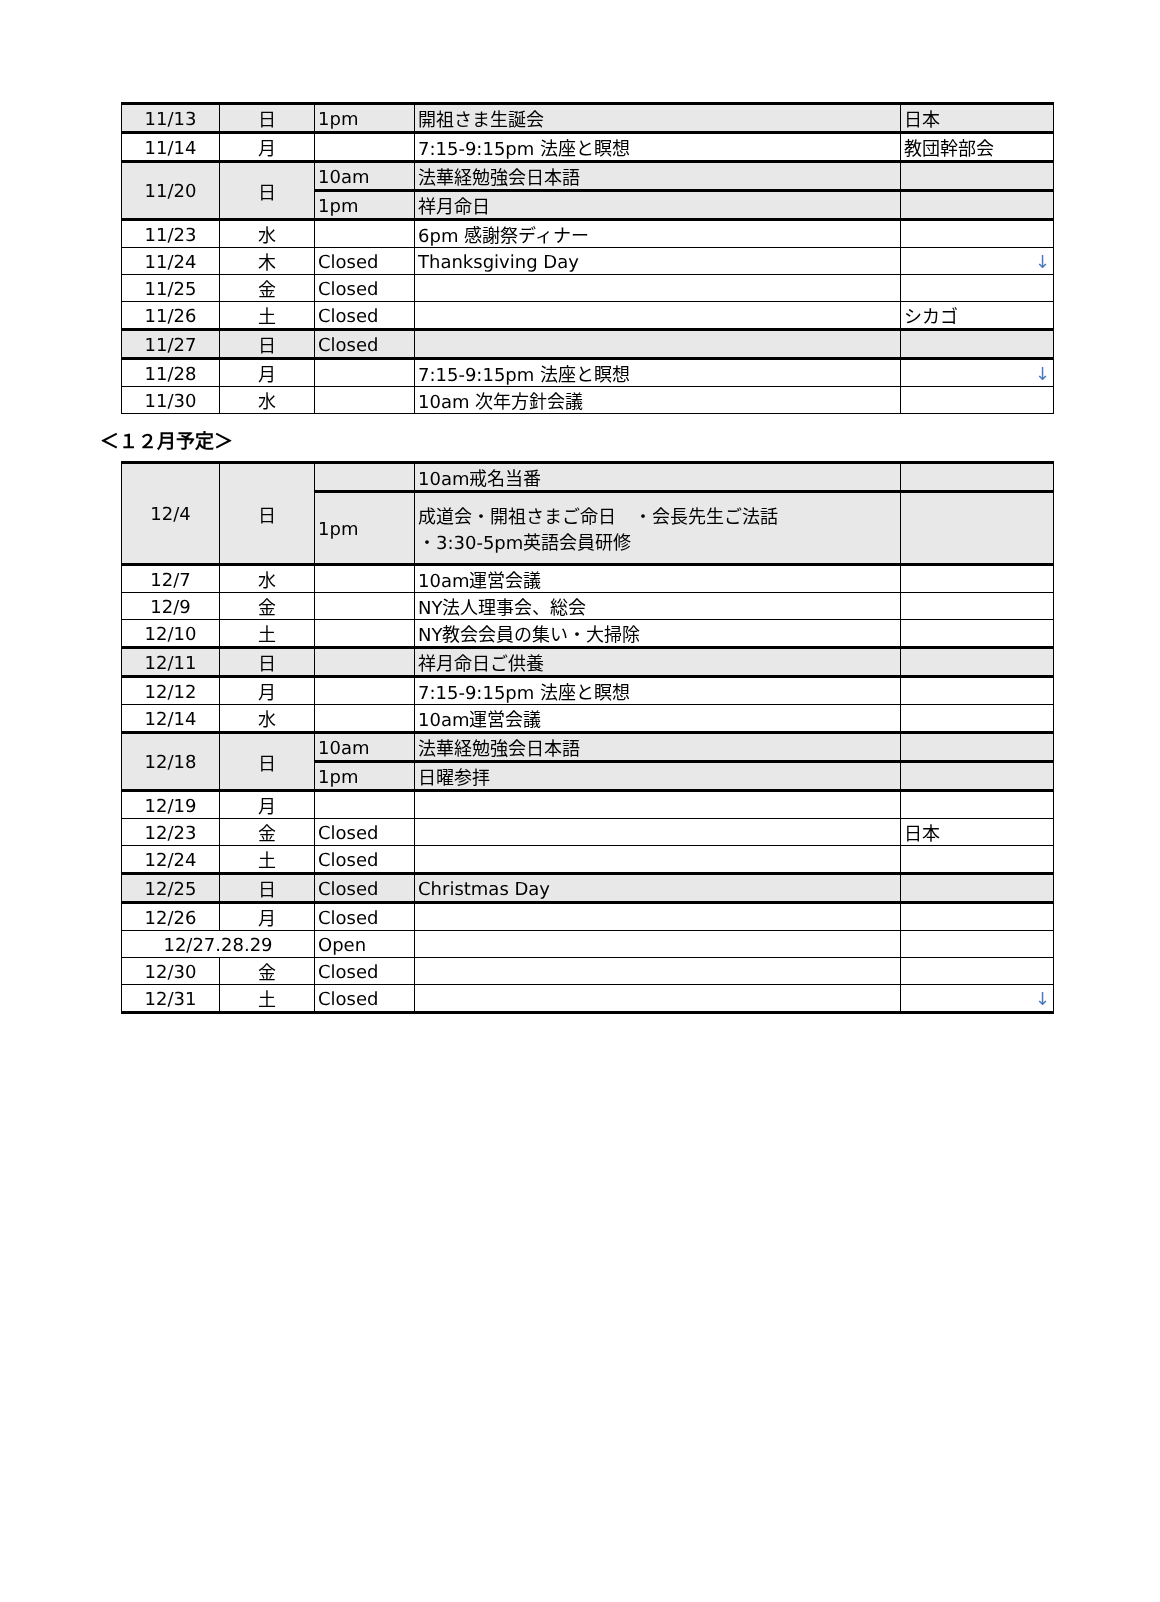| 11/13 | 日 | 1pm | 開祖さま生誕会 | 日本 |
| 11/14 | 月 | | 7:15-9:15pm 法座と瞑想 | 教団幹部会 |
| 11/20 | 日 | 10am | 法華経勉強会日本語 | |
| | | 1pm | 祥月命日 | |
| 11/23 | 水 | | 6pm 感謝祭ディナー | |
| 11/24 | 木 | Closed | Thanksgiving Day | ↓ |
| 11/25 | 金 | Closed | | |
| 11/26 | 土 | Closed | | シカゴ |
| 11/27 | 日 | Closed | | |
| 11/28 | 月 | | 7:15-9:15pm 法座と瞑想 | ↓ |
| 11/30 | 水 | | 10am 次年方針会議 | |
＜１２月予定＞
| 12/4 | 日 | | 10am戒名当番 | |
| | | 1pm | 成道会・開祖さまご命日 ・会長先生ご法話 ・3:30-5pm英語会員研修 | |
| 12/7 | 水 | | 10am運営会議 | |
| 12/9 | 金 | | NY法人理事会、総会 | |
| 12/10 | 土 | | NY教会会員の集い・大掃除 | |
| 12/11 | 日 | | 祥月命日ご供養 | |
| 12/12 | 月 | | 7:15-9:15pm 法座と瞑想 | |
| 12/14 | 水 | | 10am運営会議 | |
| 12/18 | 日 | 10am | 法華経勉強会日本語 | |
| | | 1pm | 日曜参拝 | |
| 12/19 | 月 | | | |
| 12/23 | 金 | Closed | | 日本 |
| 12/24 | 土 | Closed | | |
| 12/25 | 日 | Closed | Christmas Day | |
| 12/26 | 月 | Closed | | |
| 12/27.28.29 | | Open | | |
| 12/30 | 金 | Closed | | |
| 12/31 | 土 | Closed | | ↓ |